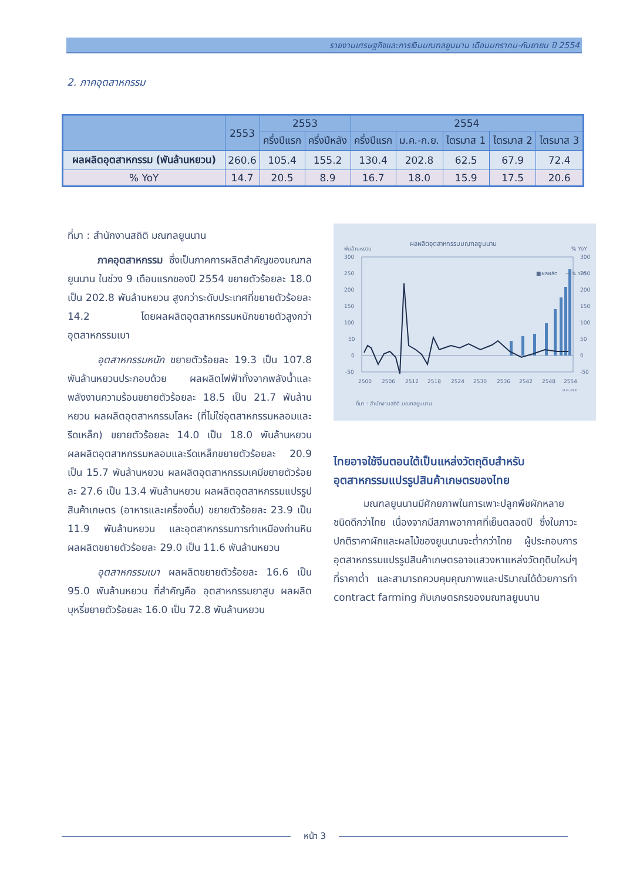รายงานเศรษฐกิจและการเงินมณฑลยูนนาน เดือนมกราคม-กันยายน ปี 2554
2. ภาคอุตสาหกรรม
| | 2553 | 2553 | | 2554 | | | | |
| --- | --- | --- | --- | --- | --- | --- | --- | --- |
| | | ครึ่งปีแรก | ครึ่งปีหลัง | ครึ่งปีแรก | ม.ค.-ก.ย. | ไตรมาส 1 | ไตรมาส 2 | ไตรมาส 3 |
| ผลผลิตอุตสาหกรรม (พันล้านหยวน) | 260.6 | 105.4 | 155.2 | 130.4 | 202.8 | 62.5 | 67.9 | 72.4 |
| % YoY | 14.7 | 20.5 | 8.9 | 16.7 | 18.0 | 15.9 | 17.5 | 20.6 |
ที่มา : สำนักงานสถิติ มณฑลยูนนาน
   ภาคอุตสาหกรรม ซึ่งเป็นภาคการผลิตสำคัญของมณฑลยูนนาน ในช่วง 9 เดือนแรกของปี 2554 ขยายตัวร้อยละ 18.0 เป็น 202.8 พันล้านหยวน สูงกว่าระดับประเทศที่ขยายตัวร้อยละ 14.2 โดยผลผลิตอุตสาหกรรมหนักขยายตัวสูงกว่าอุตสาหกรรมเบา
   อุตสาหกรรมหนัก ขยายตัวร้อยละ 19.3 เป็น 107.8 พันล้านหยวนประกอบด้วย ผลผลิตไฟฟ้าทั้งจากพลังน้ำและพลังงานความร้อนขยายตัวร้อยละ 18.5 เป็น 21.7 พันล้านหยวน ผลผลิตอุตสาหกรรมโลหะ (ที่ไม่ใช่อุตสาหกรรมหลอมและรีดเหล็ก) ขยายตัวร้อยละ 14.0 เป็น 18.0 พันล้านหยวน ผลผลิตอุตสาหกรรมหลอมและรีดเหล็กขยายตัวร้อยละ 20.9 เป็น 15.7 พันล้านหยวน ผลผลิตอุตสาหกรรมเคมีขยายตัวร้อยละ 27.6 เป็น 13.4 พันล้านหยวน ผลผลิตอุตสาหกรรมแปรรูปสินค้าเกษตร (อาหารและเครื่องดื่ม) ขยายตัวร้อยละ 23.9 เป็น 11.9 พันล้านหยวน และอุตสาหกรรมการทำเหมืองถ่านหิน ผลผลิตขยายตัวร้อยละ 29.0 เป็น 11.6 พันล้านหยวน
   อุตสาหกรรมเบา ผลผลิตขยายตัวร้อยละ 16.6 เป็น 95.0 พันล้านหยวน ที่สำคัญคือ อุตสาหกรรมยาสูบ ผลผลิตบุหรี่ขยายตัวร้อยละ 16.0 เป็น 72.8 พันล้านหยวน
ผลผลิตอุตสาหกรรมมณฑลยูนนาน
พันล้านหยวน
% YoY
300
250
200
150
100
50
0
-50
300
250
200
150
100
50
0
-50
■ผลผลิต
— % YOY
2500
2506
2512
2518
2524
2530
2536
2542
2548
2554
ม.ค.-ก.ย.
ที่มา : สำนักงานสถิติ มณฑลยูนนาน
ไทยอาจใช้จีนตอนใต้เป็นแหล่งวัตถุดิบสำหรับอุตสาหกรรมแปรรูปสินค้าเกษตรของไทย
   มณฑลยูนนานมีศักยภาพในการเพาะปลูกพืชผักหลายชนิดดีกว่าไทย เนื่องจากมีสภาพอากาศที่เย็นตลอดปี ซึ่งในภาวะปกติราคาผักและผลไม้ของยูนนานจะต่ำกว่าไทย ผู้ประกอบการอุตสาหกรรมแปรรูปสินค้าเกษตรอาจแสวงหาแหล่งวัตถุดิบใหม่ๆ ที่ราคาต่ำ และสามารถควบคุมคุณภาพและปริมาณได้ด้วยการทำ contract farming กับเกษตรกรของมณฑลยูนนาน
หน้า 3